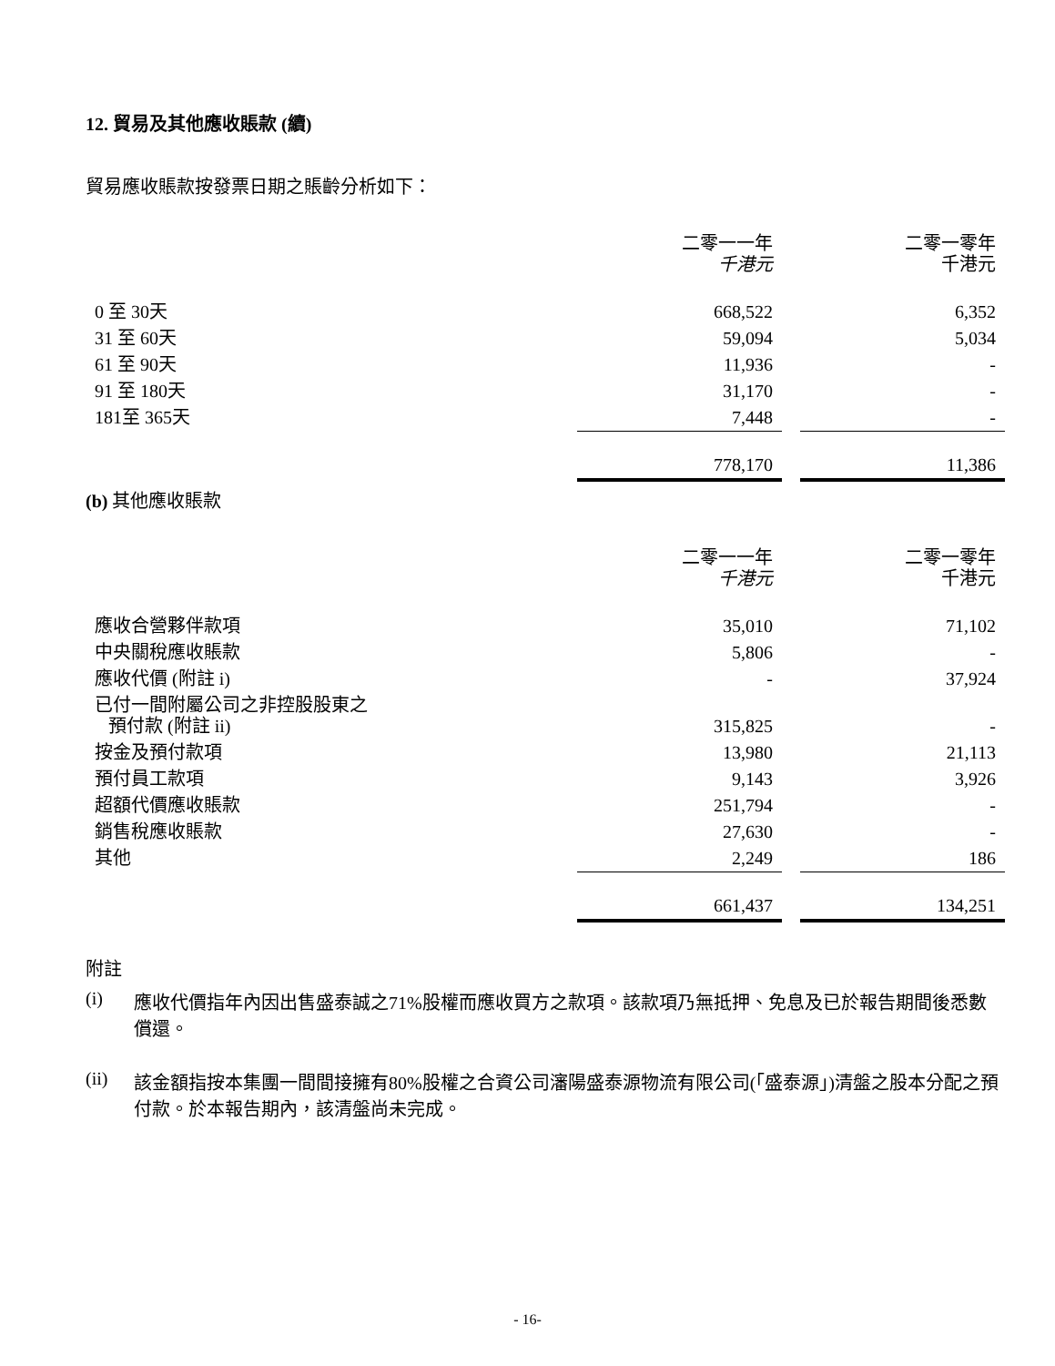12. 貿易及其他應收賬款 (續)
貿易應收賬款按發票日期之賬齡分析如下：
| | 二零一一年 千港元 | | 二零一零年 千港元 |
| 0 至 30天 | 668,522 | | 6,352 |
| 31 至 60天 | 59,094 | | 5,034 |
| 61 至 90天 | 11,936 | | - |
| 91 至 180天 | 31,170 | | - |
| 181至 365天 | 7,448 | | - |
| | 778,170 | | 11,386 |
(b) 其他應收賬款
| | 二零一一年 千港元 | | 二零一零年 千港元 |
| 應收合營夥伴款項 | 35,010 | | 71,102 |
| 中央關稅應收賬款 | 5,806 | | - |
| 應收代價 (附註 i) | - | | 37,924 |
| 已付一間附屬公司之非控股股東之 預付款 (附註 ii) | 315,825 | | - |
| 按金及預付款項 | 13,980 | | 21,113 |
| 預付員工款項 | 9,143 | | 3,926 |
| 超額代價應收賬款 | 251,794 | | - |
| 銷售稅應收賬款 | 27,630 | | - |
| 其他 | 2,249 | | 186 |
| | 661,437 | | 134,251 |
附註
(i) 應收代價指年內因出售盛泰誠之71%股權而應收買方之款項。該款項乃無抵押、免息及已於報告期間後悉數償還。
(ii) 該金額指按本集團一間間接擁有80%股權之合資公司瀋陽盛泰源物流有限公司(「盛泰源」)清盤之股本分配之預付款。於本報告期內，該清盤尚未完成。
- 16-